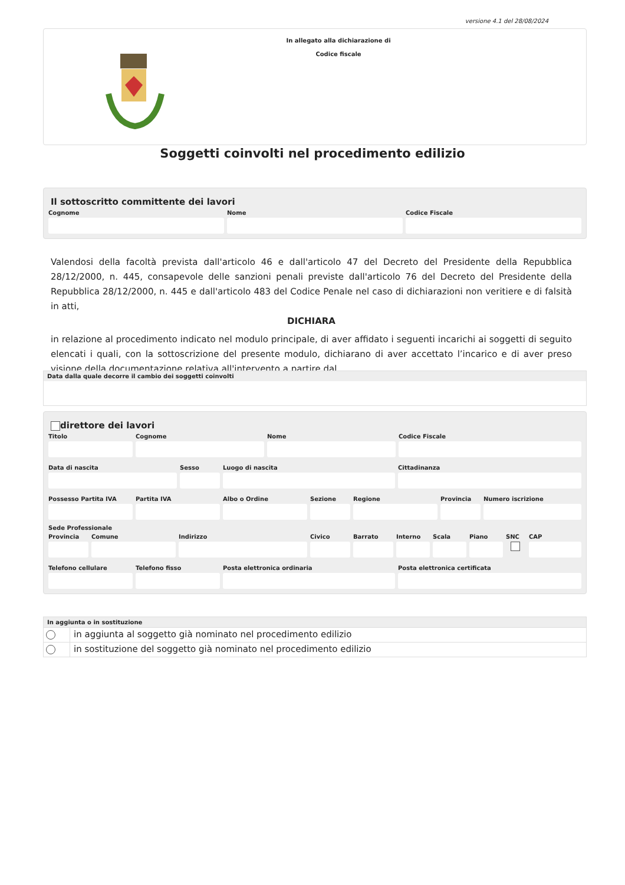versione 4.1 del 28/08/2024
In allegato alla dichiarazione di
Codice fiscale
Soggetti coinvolti nel procedimento edilizio
Il sottoscritto committente dei lavori
Cognome Nome Codice Fiscale
Valendosi della facoltà prevista dall'articolo 46 e dall'articolo 47 del Decreto del Presidente della Repubblica 28/12/2000, n. 445, consapevole delle sanzioni penali previste dall'articolo 76 del Decreto del Presidente della Repubblica 28/12/2000, n. 445 e dall'articolo 483 del Codice Penale nel caso di dichiarazioni non veritiere e di falsità in atti,
DICHIARA
in relazione al procedimento indicato nel modulo principale, di aver affidato i seguenti incarichi ai soggetti di seguito elencati i quali, con la sottoscrizione del presente modulo, dichiarano di aver accettato l’incarico e di aver preso visione della documentazione relativa all'intervento a partire dal
Data dalla quale decorre il cambio dei soggetti coinvolti
direttore dei lavori
Titolo Cognome Nome Codice Fiscale
Data di nascita Sesso Luogo di nascita Cittadinanza
Possesso Partita IVA
Partita IVA Albo o Ordine Sezione Regione Provincia
Numero iscrizione
Sede Professionale
Provincia
Comune Indirizzo Civico Barrato Interno
Scala Piano SNC CAP
Telefono cellulare
Telefono fisso Posta elettronica ordinaria Posta elettronica certificata
In aggiunta o in sostituzione
in aggiunta al soggetto già nominato nel procedimento edilizio
in sostituzione del soggetto già nominato nel procedimento edilizio